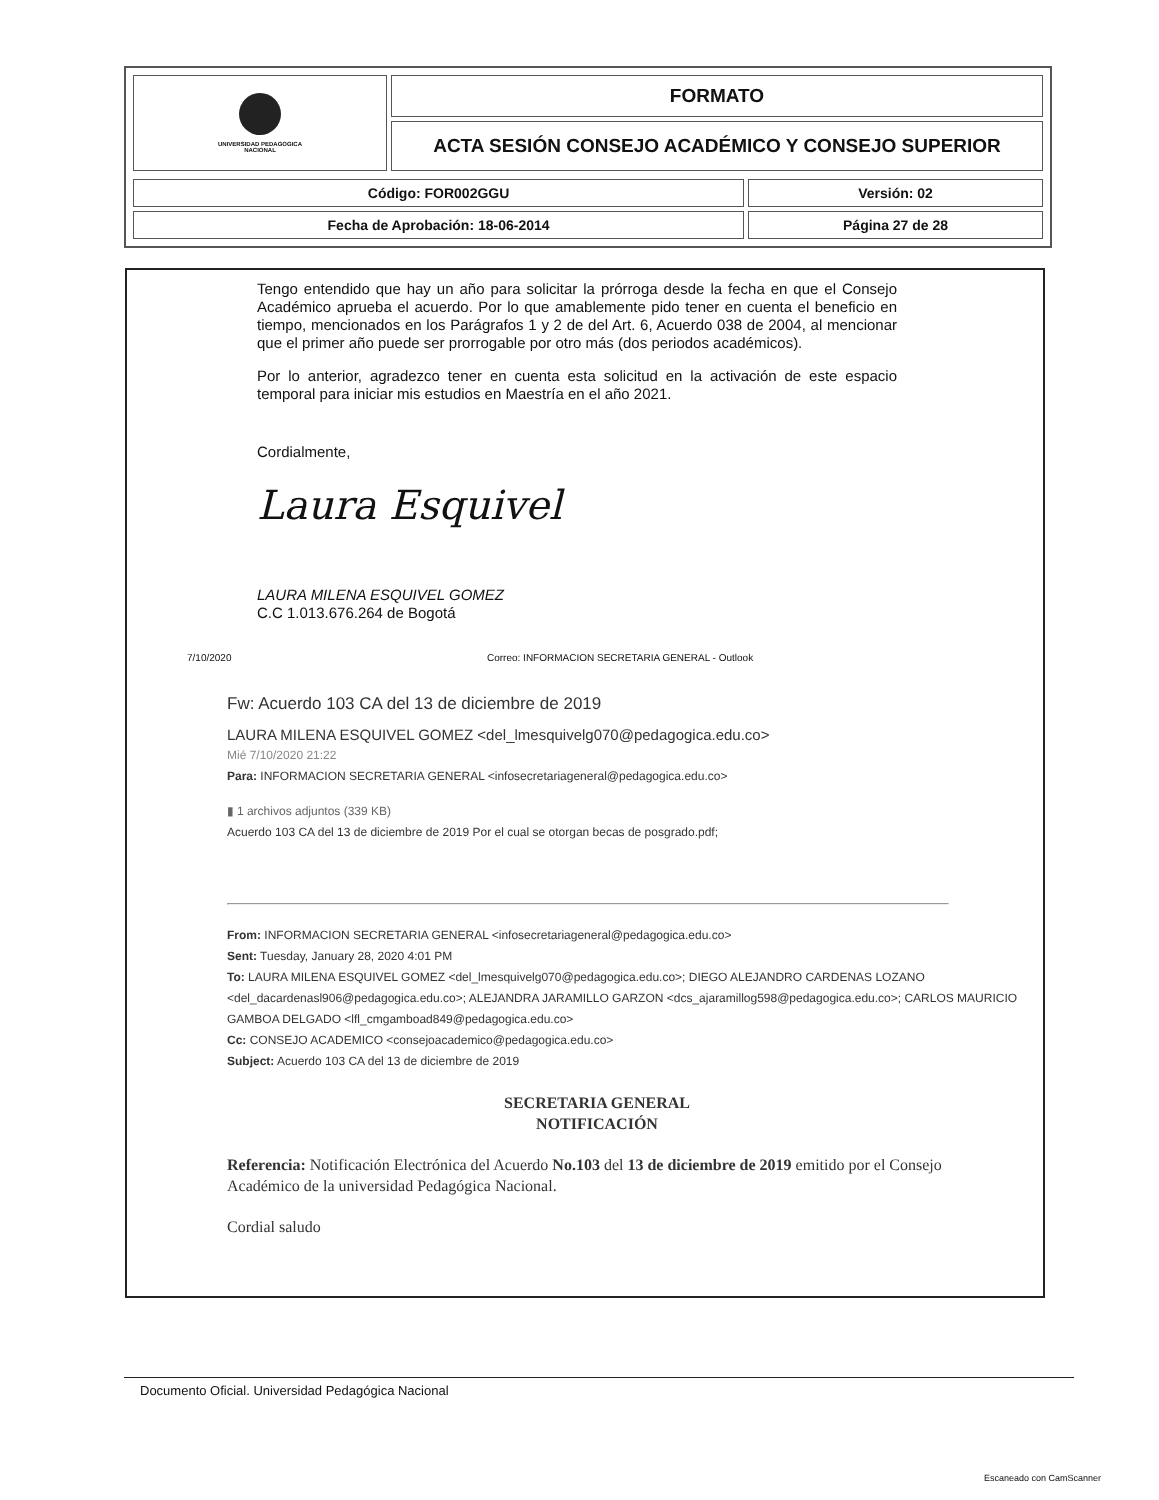| UNIVERSIDAD PEDAGOGICA NACIONAL | FORMATO |
| | ACTA SESIÓN CONSEJO ACADÉMICO Y CONSEJO SUPERIOR |
| Código: FOR002GGU | Versión: 02 |
| Fecha de Aprobación: 18-06-2014 | Página 27 de 28 |
Tengo entendido que hay un año para solicitar la prórroga desde la fecha en que el Consejo Académico aprueba el acuerdo. Por lo que amablemente pido tener en cuenta el beneficio en tiempo, mencionados en los Parágrafos 1 y 2 de del Art. 6, Acuerdo 038 de 2004, al mencionar que el primer año puede ser prorrogable por otro más (dos periodos académicos).
Por lo anterior, agradezco tener en cuenta esta solicitud en la activación de este espacio temporal para iniciar mis estudios en Maestría en el año 2021.
Cordialmente,
Laura Esquivel
LAURA MILENA ESQUIVEL GOMEZ
C.C 1.013.676.264 de Bogotá
7/10/2020 Correo: INFORMACION SECRETARIA GENERAL - Outlook
Fw: Acuerdo 103 CA del 13 de diciembre de 2019
LAURA MILENA ESQUIVEL GOMEZ <del_lmesquivelg070@pedagogica.edu.co>
Mié 7/10/2020 21:22
Para: INFORMACION SECRETARIA GENERAL <infosecretariageneral@pedagogica.edu.co>
▮ 1 archivos adjuntos (339 KB)
Acuerdo 103 CA del 13 de diciembre de 2019 Por el cual se otorgan becas de posgrado.pdf;
From: INFORMACION SECRETARIA GENERAL <infosecretariageneral@pedagogica.edu.co>
Sent: Tuesday, January 28, 2020 4:01 PM
To: LAURA MILENA ESQUIVEL GOMEZ <del_lmesquivelg070@pedagogica.edu.co>; DIEGO ALEJANDRO CARDENAS LOZANO <del_dacardenasl906@pedagogica.edu.co>; ALEJANDRA JARAMILLO GARZON <dcs_ajaramillog598@pedagogica.edu.co>; CARLOS MAURICIO GAMBOA DELGADO <lfl_cmgamboad849@pedagogica.edu.co>
Cc: CONSEJO ACADEMICO <consejoacademico@pedagogica.edu.co>
Subject: Acuerdo 103 CA del 13 de diciembre de 2019
SECRETARIA GENERAL
NOTIFICACIÓN
Referencia: Notificación Electrónica del Acuerdo No.103 del 13 de diciembre de 2019 emitido por el Consejo Académico de la universidad Pedagógica Nacional.
Cordial saludo
Documento Oficial. Universidad Pedagógica Nacional
Escaneado con CamScanner